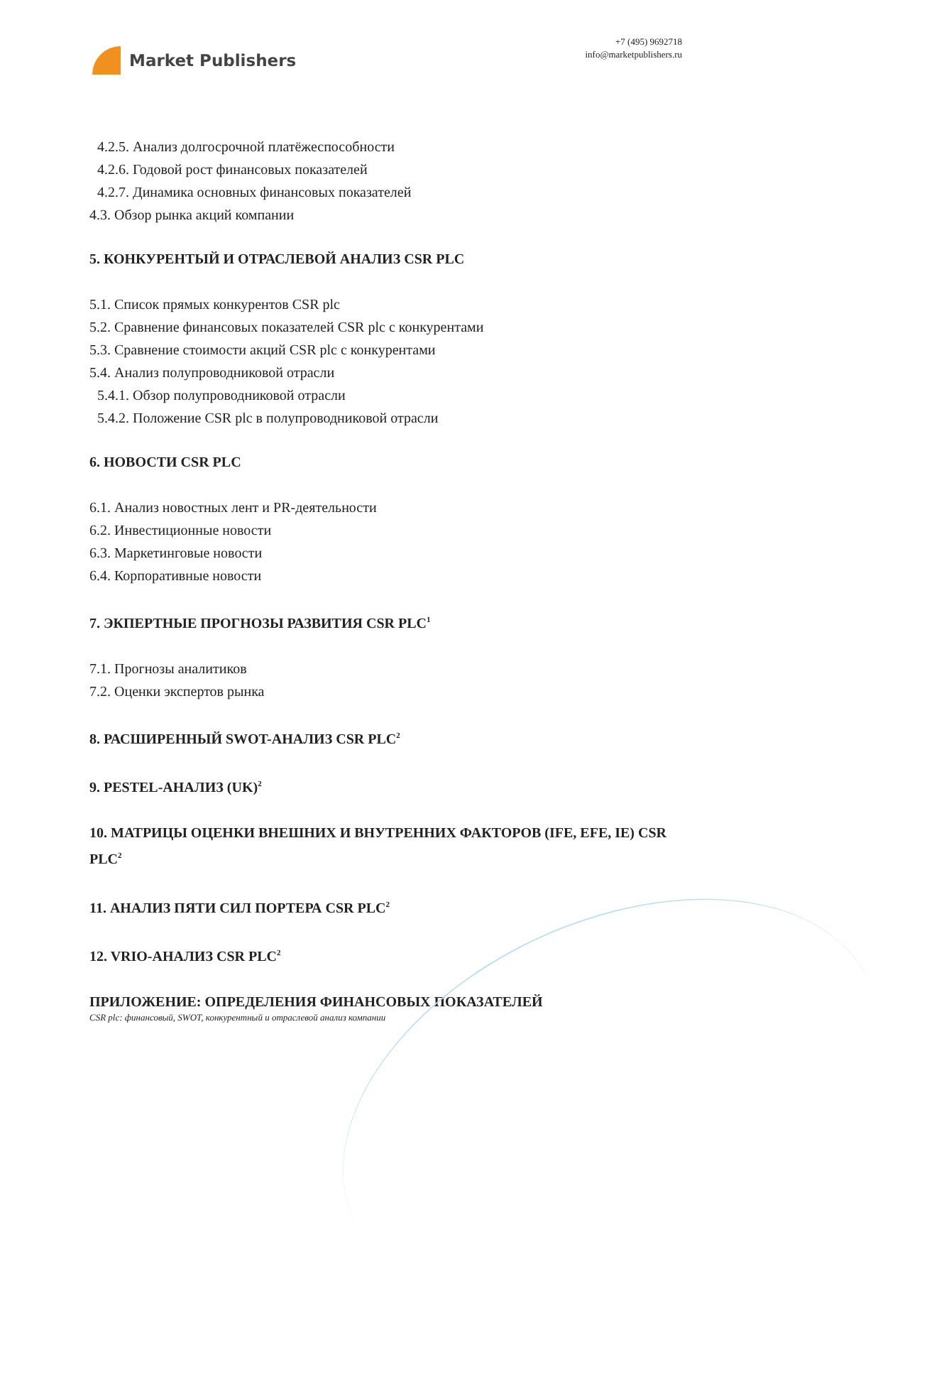Market Publishers
+7 (495) 9692718
info@marketpublishers.ru
4.2.5. Анализ долгосрочной платёжеспособности
4.2.6. Годовой рост финансовых показателей
4.2.7. Динамика основных финансовых показателей
4.3. Обзор рынка акций компании
5. КОНКУРЕНТЫЙ И ОТРАСЛЕВОЙ АНАЛИЗ CSR PLC
5.1. Список прямых конкурентов CSR plc
5.2. Сравнение финансовых показателей CSR plc с конкурентами
5.3. Сравнение стоимости акций CSR plc с конкурентами
5.4. Анализ полупроводниковой отрасли
5.4.1. Обзор полупроводниковой отрасли
5.4.2. Положение CSR plc в полупроводниковой отрасли
6. НОВОСТИ CSR PLC
6.1. Анализ новостных лент и PR-деятельности
6.2. Инвестиционные новости
6.3. Маркетинговые новости
6.4. Корпоративные новости
7. ЭКПЕРТНЫЕ ПРОГНОЗЫ РАЗВИТИЯ CSR PLC<sup>1</sup>
7.1. Прогнозы аналитиков
7.2. Оценки экспертов рынка
8. РАСШИРЕННЫЙ SWOT-АНАЛИЗ CSR PLC<sup>2</sup>
9. PESTEL-АНАЛИЗ (UK)<sup>2</sup>
10. МАТРИЦЫ ОЦЕНКИ ВНЕШНИХ И ВНУТРЕННИХ ФАКТОРОВ (IFE, EFE, IE) CSR PLC<sup>2</sup>
11. АНАЛИЗ ПЯТИ СИЛ ПОРТЕРА CSR PLC<sup>2</sup>
12. VRIO-АНАЛИЗ CSR PLC<sup>2</sup>
ПРИЛОЖЕНИЕ: ОПРЕДЕЛЕНИЯ ФИНАНСОВЫХ ПОКАЗАТЕЛЕЙ
CSR plc: финансовый, SWOT, конкурентный и отраслевой анализ компании